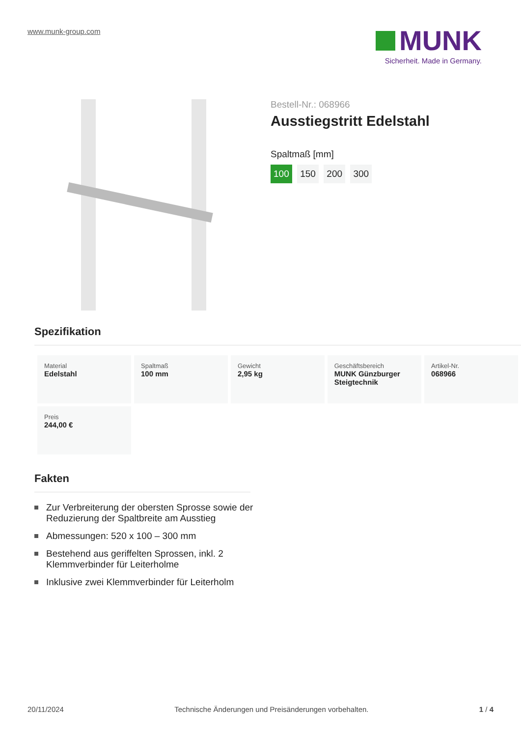www.munk-group.com
MUNK
Sicherheit. Made in Germany.
Bestell-Nr.: 068966
Ausstiegstritt Edelstahl
Spaltmaß [mm]
100 150 200 300
Spezifikation
| Material Edelstahl | Spaltmaß 100 mm | Gewicht 2,95 kg | Geschäftsbereich MUNK Günzburger Steigtechnik | Artikel-Nr. 068966 |
| Preis 244,00 € | | | | |
Fakten
Zur Verbreiterung der obersten Sprosse sowie der Reduzierung der Spaltbreite am Ausstieg
Abmessungen: 520 x 100 – 300 mm
Bestehend aus geriffelten Sprossen, inkl. 2 Klemmverbinder für Leiterholme
Inklusive zwei Klemmverbinder für Leiterholm
20/11/2024 Technische Änderungen und Preisänderungen vorbehalten. 1 / 4